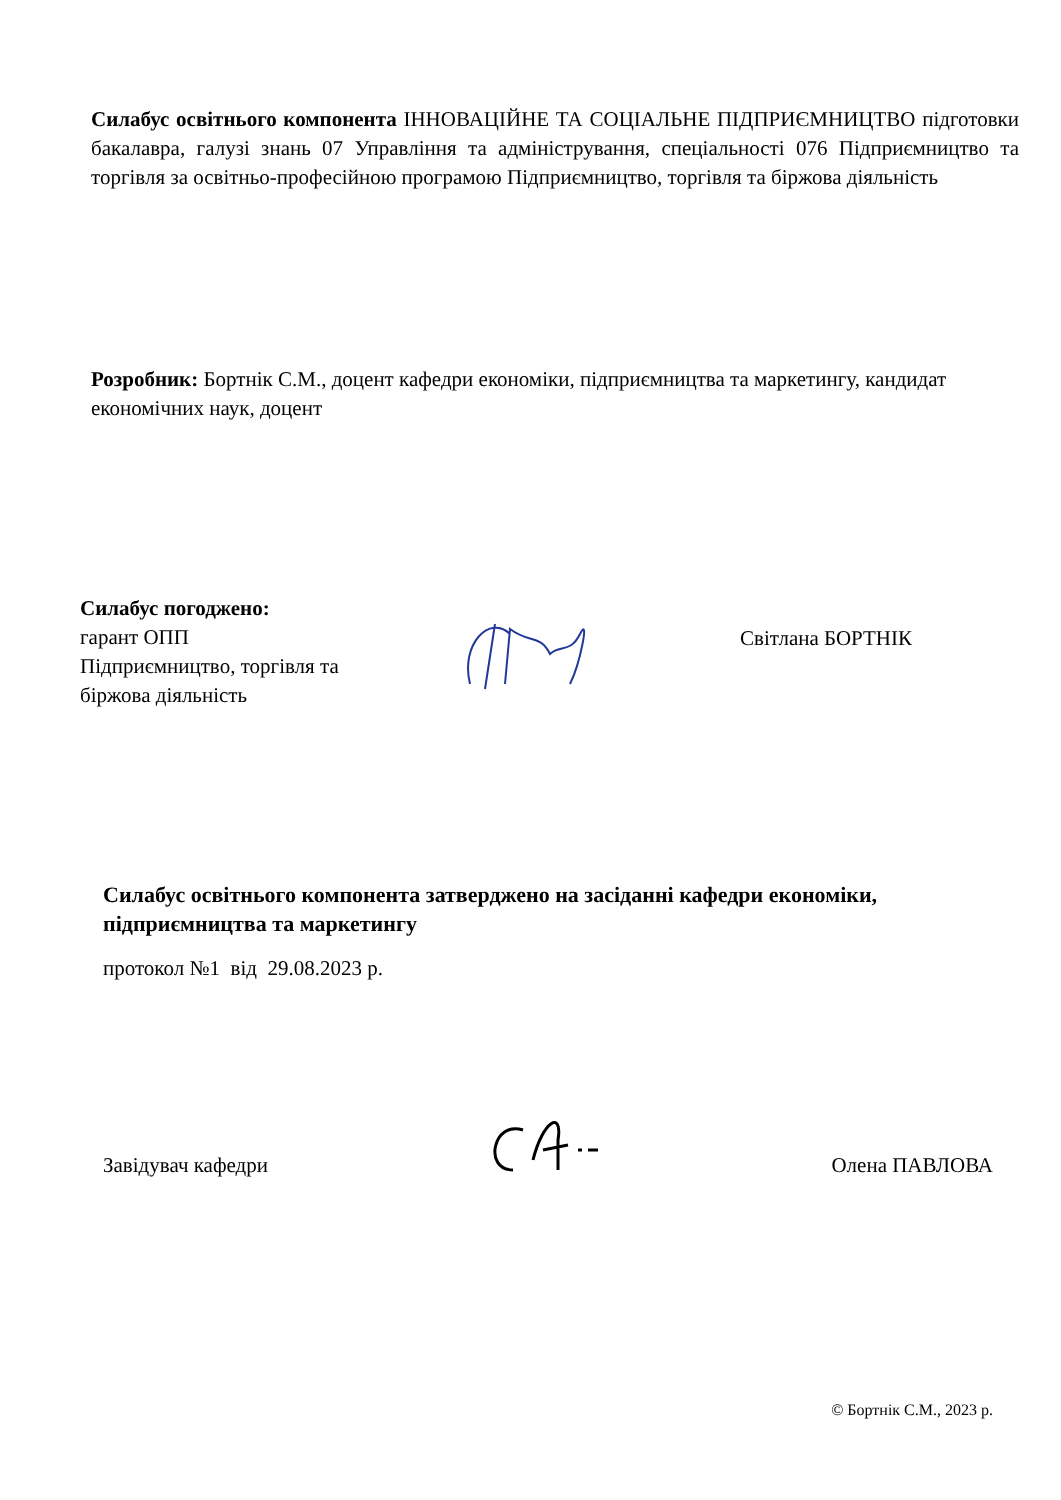Силабус освітнього компонента ІННОВАЦІЙНЕ ТА СОЦІАЛЬНЕ ПІДПРИЄМНИЦТВО підготовки бакалавра, галузі знань 07 Управління та адміністрування, спеціальності 076 Підприємництво та торгівля за освітньо-професійною програмою Підприємництво, торгівля та біржова діяльність
Розробник: Бортнік С.М., доцент кафедри економіки, підприємництва та маркетингу, кандидат економічних наук, доцент
Силабус погоджено:
гарант ОПП
Підприємництво, торгівля та
біржова діяльність
Світлана БОРТНІК
Силабус освітнього компонента затверджено на засіданні кафедри економіки, підприємництва та маркетингу
протокол №1 від 29.08.2023 р.
Завідувач кафедри
Олена ПАВЛОВА
© Бортнік С.М., 2023 р.